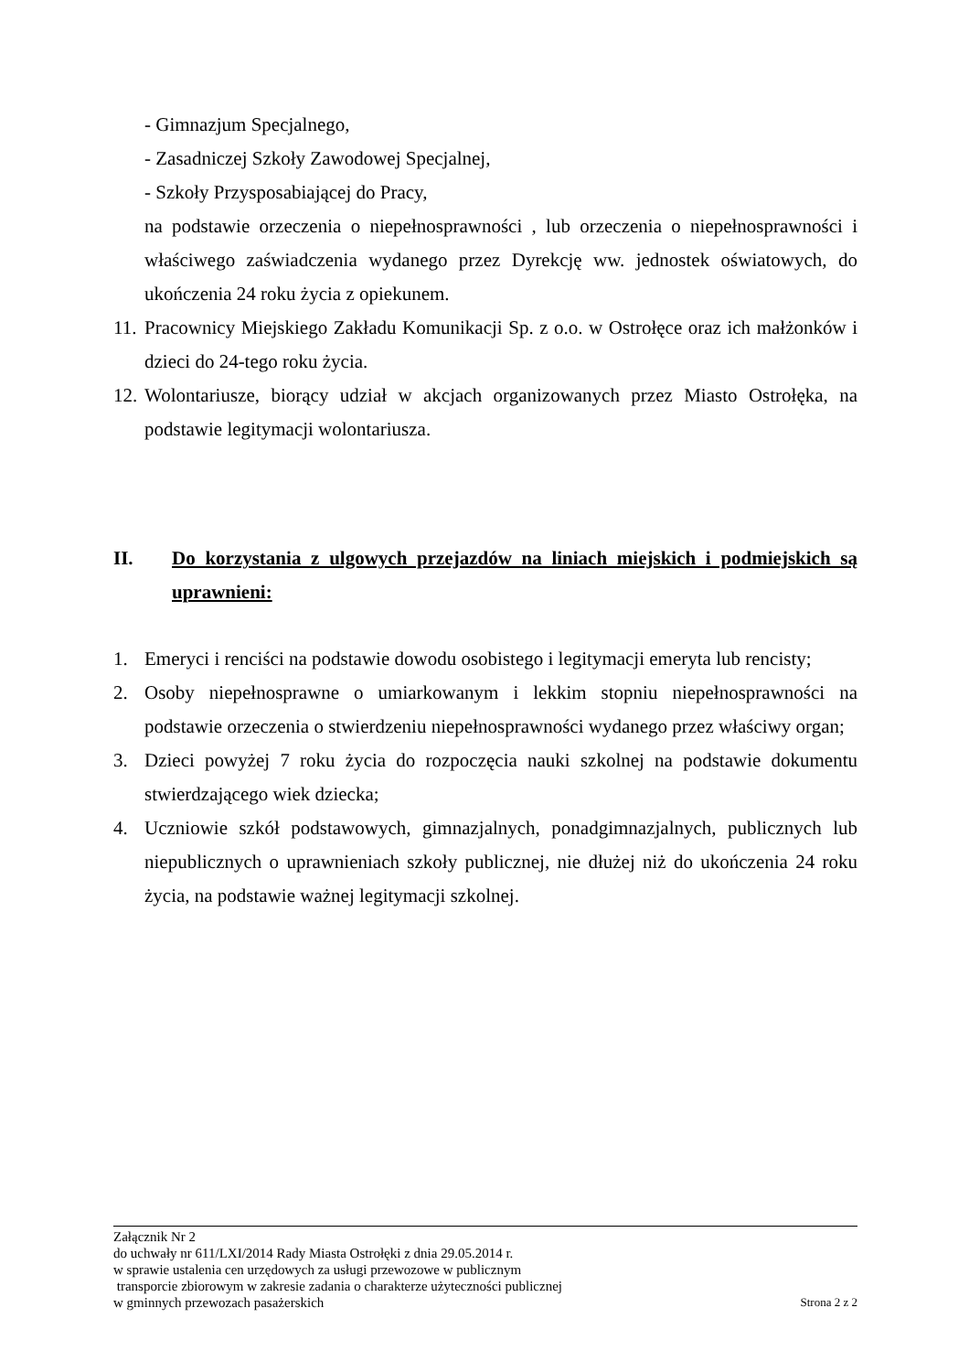- Gimnazjum Specjalnego,
- Zasadniczej Szkoły Zawodowej Specjalnej,
- Szkoły Przysposabiającej do Pracy,
na podstawie orzeczenia o niepełnosprawności , lub orzeczenia o niepełnosprawności i właściwego zaświadczenia wydanego przez Dyrekcję ww. jednostek oświatowych, do ukończenia 24 roku życia z opiekunem.
11. Pracownicy Miejskiego Zakładu Komunikacji Sp. z o.o. w Ostrołęce oraz ich małżonków i dzieci do 24-tego roku życia.
12. Wolontariusze, biorący udział w akcjach organizowanych przez Miasto Ostrołęka, na podstawie legitymacji wolontariusza.
II. Do korzystania z ulgowych przejazdów na liniach miejskich i podmiejskich są uprawnieni:
1. Emeryci i renciści na podstawie dowodu osobistego i legitymacji emeryta lub rencisty;
2. Osoby niepełnosprawne o umiarkowanym i lekkim stopniu niepełnosprawności na podstawie orzeczenia o stwierdzeniu niepełnosprawności wydanego przez właściwy organ;
3. Dzieci powyżej 7 roku życia do rozpoczęcia nauki szkolnej na podstawie dokumentu stwierdzającego wiek dziecka;
4. Uczniowie szkół podstawowych, gimnazjalnych, ponadgimnazjalnych, publicznych lub niepublicznych o uprawnieniach szkoły publicznej, nie dłużej niż do ukończenia 24 roku życia, na podstawie ważnej legitymacji szkolnej.
Załącznik Nr 2
do uchwały nr 611/LXI/2014 Rady Miasta Ostrołęki z dnia 29.05.2014 r.
w sprawie ustalenia cen urzędowych za usługi przewozowe w publicznym
transporcie zbiorowym w zakresie zadania o charakterze użyteczności publicznej
w gminnych przewozach pasażerskich Strona 2 z 2